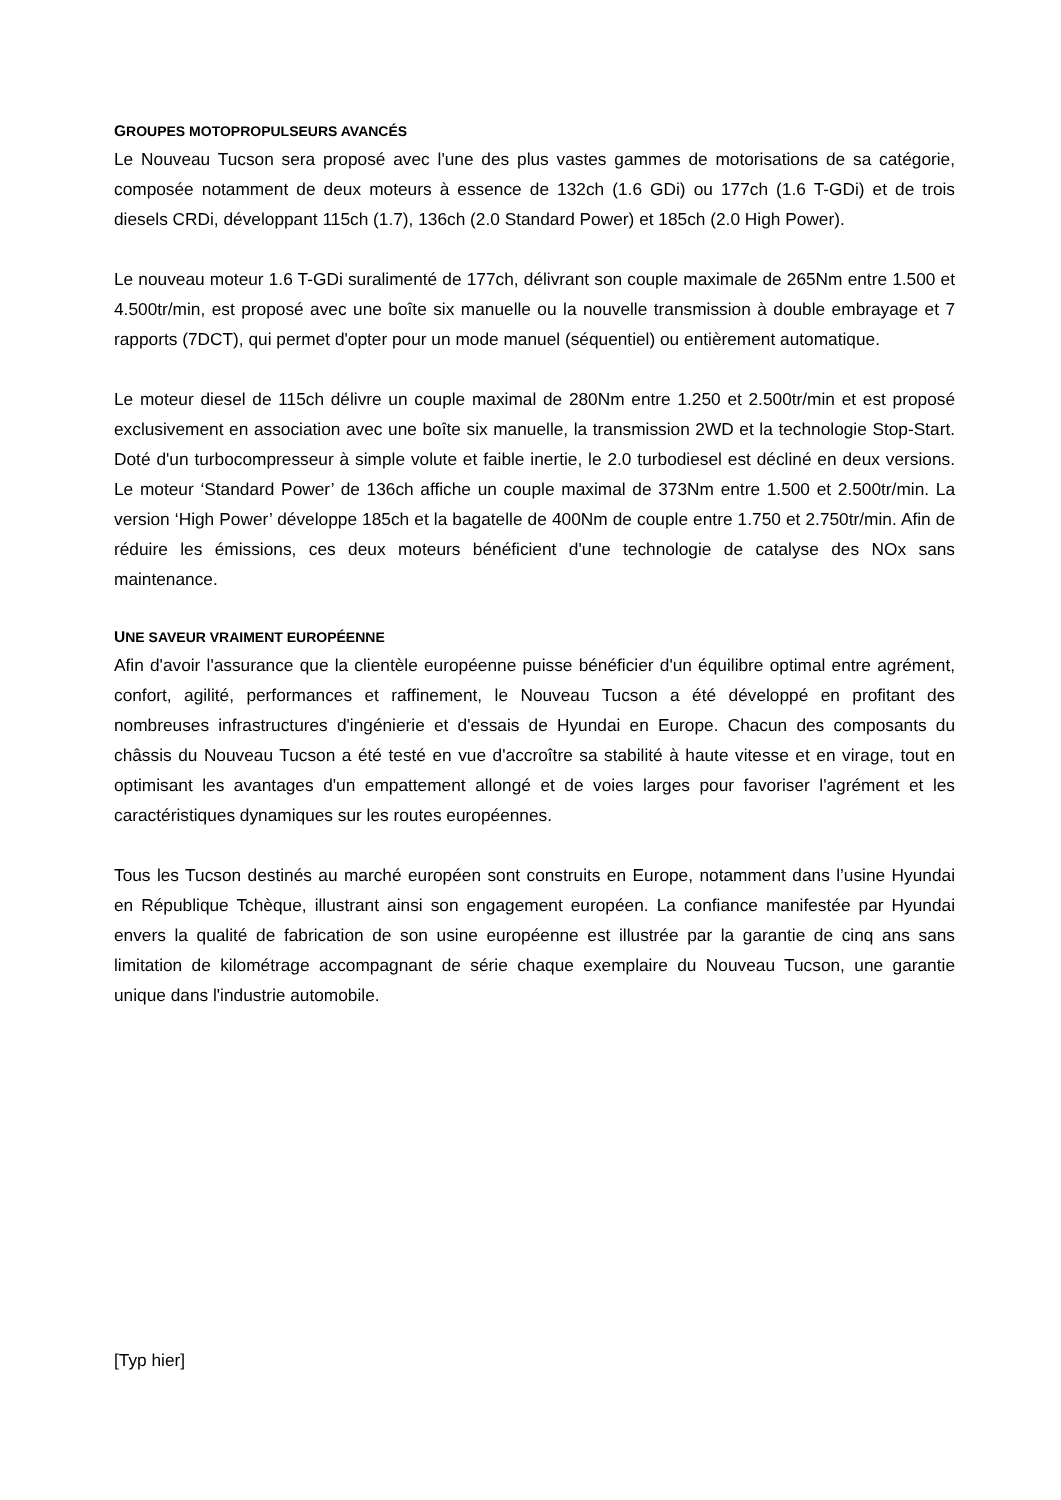GROUPES MOTOPROPULSEURS AVANCÉS
Le Nouveau Tucson sera proposé avec l'une des plus vastes gammes de motorisations de sa catégorie, composée notamment de deux moteurs à essence de 132ch (1.6 GDi) ou 177ch (1.6 T-GDi) et de trois diesels CRDi, développant 115ch (1.7), 136ch (2.0 Standard Power) et 185ch (2.0 High Power).
Le nouveau moteur 1.6 T-GDi suralimenté de 177ch, délivrant son couple maximale de 265Nm entre 1.500 et 4.500tr/min, est proposé avec une boîte six manuelle ou la nouvelle transmission à double embrayage et 7 rapports (7DCT), qui permet d'opter pour un mode manuel (séquentiel) ou entièrement automatique.
Le moteur diesel de 115ch délivre un couple maximal de 280Nm entre 1.250 et 2.500tr/min et est proposé exclusivement en association avec une boîte six manuelle, la transmission 2WD et la technologie Stop-Start. Doté d'un turbocompresseur à simple volute et faible inertie, le 2.0 turbodiesel est décliné en deux versions. Le moteur ‘Standard Power’ de 136ch affiche un couple maximal de 373Nm entre 1.500 et 2.500tr/min. La version ‘High Power’ développe 185ch et la bagatelle de 400Nm de couple entre 1.750 et 2.750tr/min. Afin de réduire les émissions, ces deux moteurs bénéficient d'une technologie de catalyse des NOx sans maintenance.
UNE SAVEUR VRAIMENT EUROPÉENNE
Afin d'avoir l'assurance que la clientèle européenne puisse bénéficier d'un équilibre optimal entre agrément, confort, agilité, performances et raffinement, le Nouveau Tucson a été développé en profitant des nombreuses infrastructures d'ingénierie et d'essais de Hyundai en Europe. Chacun des composants du châssis du Nouveau Tucson a été testé en vue d'accroître sa stabilité à haute vitesse et en virage, tout en optimisant les avantages d'un empattement allongé et de voies larges pour favoriser l'agrément et les caractéristiques dynamiques sur les routes européennes.
Tous les Tucson destinés au marché européen sont construits en Europe, notamment dans l’usine Hyundai en République Tchèque, illustrant ainsi son engagement européen. La confiance manifestée par Hyundai envers la qualité de fabrication de son usine européenne est illustrée par la garantie de cinq ans sans limitation de kilométrage accompagnant de série chaque exemplaire du Nouveau Tucson, une garantie unique dans l'industrie automobile.
[Typ hier]